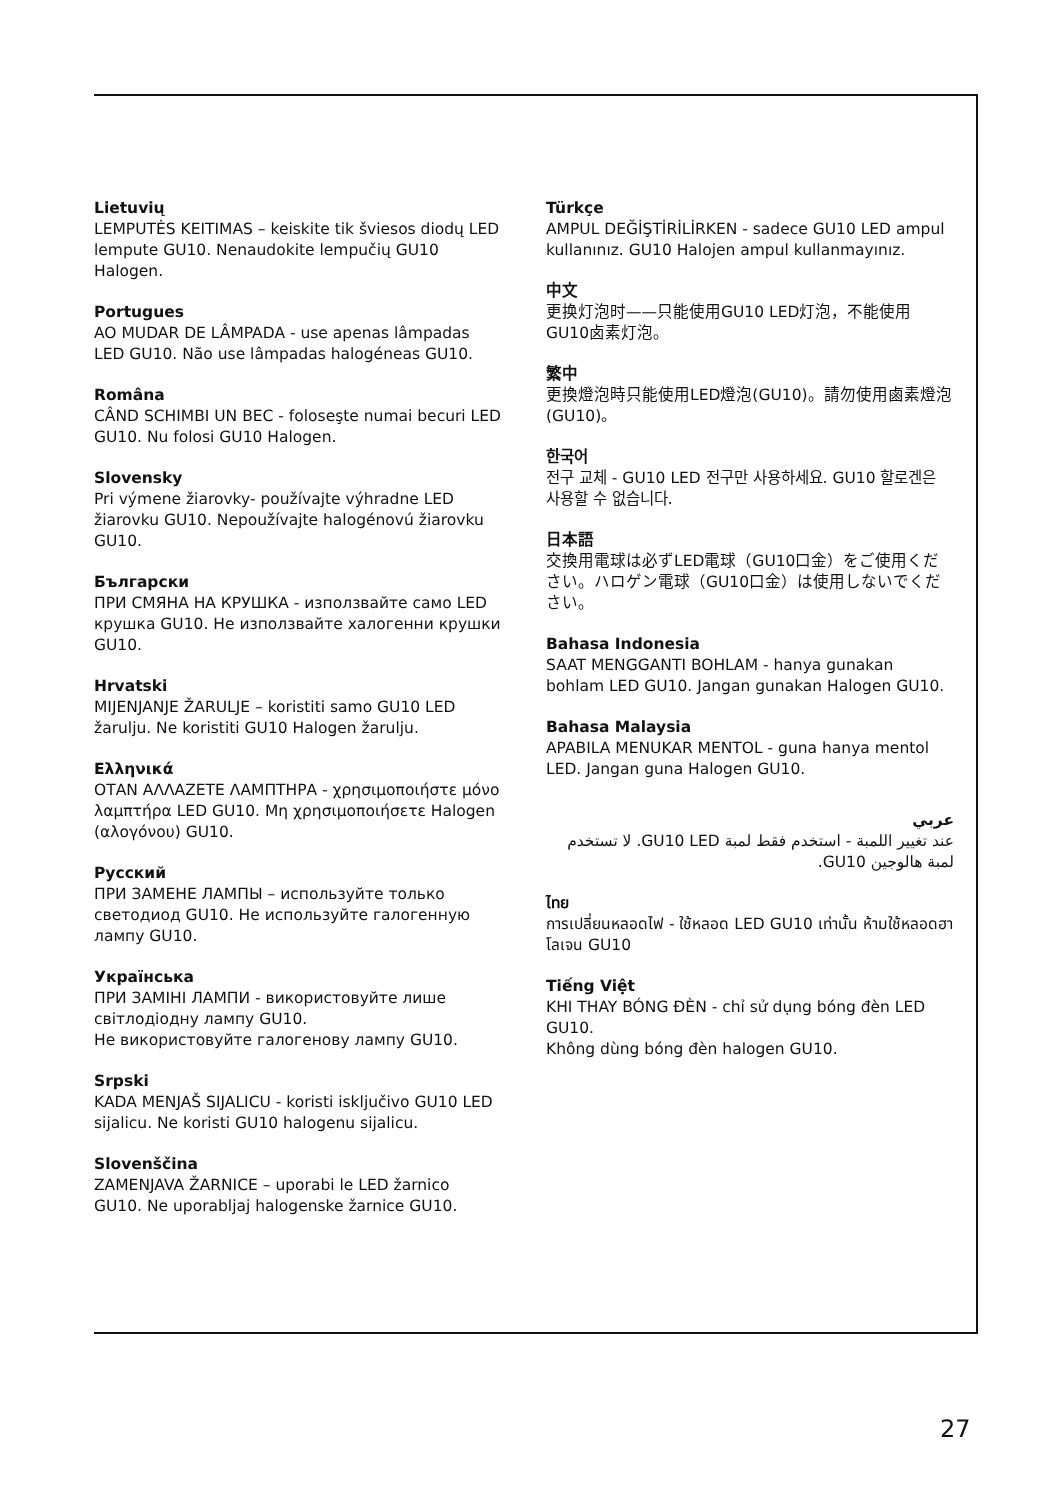Lietuvių
LEMPUTĖS KEITIMAS – keiskite tik šviesos diodų LED lempute GU10. Nenaudokite lempučių GU10 Halogen.
Portugues
AO MUDAR DE LÂMPADA - use apenas lâmpadas LED GU10. Não use lâmpadas halogéneas GU10.
Româna
CÂND SCHIMBI UN BEC - foloseşte numai becuri LED GU10. Nu folosi GU10 Halogen.
Slovensky
Pri výmene žiarovky- používajte výhradne LED žiarovku GU10. Nepoužívajte halogénovú žiarovku GU10.
Български
ПРИ СМЯНА НА КРУШКА - използвайте само LED крушка GU10. Не използвайте халогенни крушки GU10.
Hrvatski
MIJENJANJE ŽARULJE – koristiti samo GU10 LED žarulju. Ne koristiti GU10 Halogen žarulju.
Ελληνικά
ΟΤΑΝ ΑΛΛΑΖΕΤΕ ΛΑΜΠΤΗΡΑ - χρησιμοποιήστε μόνο λαμπτήρα LED GU10. Μη χρησιμοποιήσετε Halogen (αλογόνου) GU10.
Русский
ПРИ ЗАМЕНЕ ЛАМПЫ – используйте только светодиод GU10. Не используйте галогенную лампу GU10.
Українська
ПРИ ЗАМІНІ ЛАМПИ - використовуйте лише світлодіодну лампу GU10.
Не використовуйте галогенову лампу GU10.
Srpski
KADA MENJAŠ SIJALICU - koristi isključivo GU10 LED sijalicu. Ne koristi GU10 halogenu sijalicu.
Slovenščina
ZAMENJAVA ŽARNICE – uporabi le LED žarnico GU10. Ne uporabljaj halogenske žarnice GU10.
Türkçe
AMPUL DEĞİŞTİRİLİRKEN - sadece GU10 LED ampul kullanınız. GU10 Halojen ampul kullanmayınız.
中文
更换灯泡时——只能使用GU10 LED灯泡，不能使用GU10卤素灯泡。
繁中
更換燈泡時只能使用LED燈泡(GU10)。請勿使用鹵素燈泡(GU10)。
한국어
전구 교체 - GU10 LED 전구만 사용하세요. GU10 할로겐은 사용할 수 없습니다.
日本語
交換用電球は必ずLED電球（GU10口金）をご使用ください。ハロゲン電球（GU10口金）は使用しないでください。
Bahasa Indonesia
SAAT MENGGANTI BOHLAM - hanya gunakan bohlam LED GU10. Jangan gunakan Halogen GU10.
Bahasa Malaysia
APABILA MENUKAR MENTOL - guna hanya mentol LED. Jangan guna Halogen GU10.
عربي
عند تغيير اللمبة - استخدم فقط لمبة GU10 LED. لا تستخدم لمبة هالوجين GU10.
ไทย
การเปลี่ยนหลอดไฟ - ใช้หลอด LED GU10 เท่านั้น ห้ามใช้หลอดฮาโลเจน GU10
Tiếng Việt
KHI THAY BÓNG ĐÈN - chỉ sử dụng bóng đèn LED GU10.
Không dùng bóng đèn halogen GU10.
27